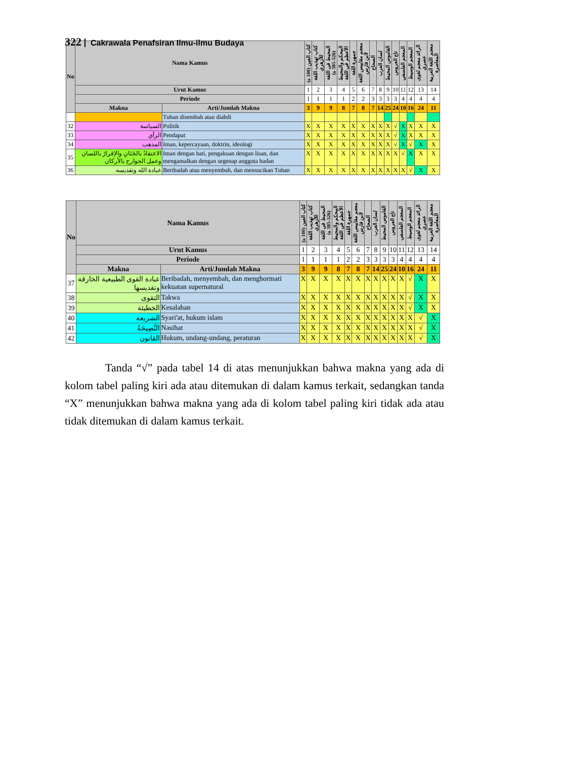322 Cakrawala Penafsiran Ilmu-ilmu Budaya
| No | Nama Kamus | | كتاب العين (100 ه) | كتاب تهذيب اللغة للأزهري | المحيط في اللغة (326-385 ه) | المحكم والمحيط الأعظم في اللغة | جمهرة اللغة | معجم مقاييس اللغة لابن فارس | الصحاح | لسان العرب | القاموس المحيط | تاج العروس | المعجم الفلسفي | المعجم الوسيط | الرائد معجم لغوى عصري | معجم اللغة العربية المعاصرة |
| --- | --- | --- | --- | --- | --- | --- | --- | --- | --- | --- | --- | --- | --- | --- | --- | --- |
| | Urut Kamus | | 1 | 2 | 3 | 4 | 5 | 6 | 7 | 8 | 9 | 10 | 11 | 12 | 13 | 14 |
| | Periode | | 1 | 1 | 1 | 1 | 2 | 2 | 3 | 3 | 3 | 3 | 4 | 4 | 4 | 4 |
| | Makna | Arti/Jumlah Makna | 3 | 9 | 9 | 8 | 7 | 8 | 7 | 14 | 25 | 24 | 10 | 16 | 24 | 11 |
| | | Tuhan disembah atau diabdi | | | | | | | | | | | | | | |
| 32 | السياسة | Politik | X | X | X | X | X | X | X | X | X | √ | X | X | X | X |
| 33 | الرأي | Pendapat | X | X | X | X | X | X | X | X | X | √ | X | X | X | X |
| 34 | المذهب | Iman, kepercayaan, doktrin, ideologi | X | X | X | X | X | X | X | X | X | √ | X | √ | X | X |
| 35 | الاعتقادُ بالجَنَانِ والإقرارُ باللسان وعمل الجوارح بالأركان | Iman dengan hati, pengakuan dengan lisan, dan mengamalkan dengan segenap anggota badan | X | X | X | X | X | X | X | X | X | X | √ | X | X | X |
| 36 | عبادة الله وتقديسه | Beribadah atau menyembah, dan mensucikan Tuhan | X | X | X | X | X | X | X | X | X | X | X | √ | X | X |
| No | Nama Kamus | | كتاب العين (100 ه) | كتاب تهذيب اللغة للأزهري | المحيط في اللغة (326-385 ه) | المحكم والمحيط الأعظم في اللغة | جمهرة اللغة | معجم مقاييس اللغة لابن فارس | الصحاح | لسان العرب | القاموس المحيط | تاج العروس | المعجم الفلسفي | المعجم الوسيط | الرائد معجم لغوى عصري | معجم اللغة العربية المعاصرة |
| --- | --- | --- | --- | --- | --- | --- | --- | --- | --- | --- | --- | --- | --- | --- | --- | --- |
| | Urut Kamus | | 1 | 2 | 3 | 4 | 5 | 6 | 7 | 8 | 9 | 10 | 11 | 12 | 13 | 14 |
| | Periode | | 1 | 1 | 1 | 1 | 2 | 2 | 3 | 3 | 3 | 3 | 4 | 4 | 4 | 4 |
| | Makna | Arti/Jumlah Makna | 3 | 9 | 9 | 8 | 7 | 8 | 7 | 14 | 25 | 24 | 10 | 16 | 24 | 11 |
| 37 | عبادة القوى الطبيعية الخارقة وتقديسها | Beribadah, menyembah, dan menghormati kekuatan supernatural | X | X | X | X | X | X | X | X | X | X | X | √ | X | X |
| 38 | التقوى | Takwa | X | X | X | X | X | X | X | X | X | X | X | √ | X | X |
| 39 | الخطيئة | Kesalahan | X | X | X | X | X | X | X | X | X | X | X | √ | X | X |
| 40 | الشريعة | Syari'at, hukum islam | X | X | X | X | X | X | X | X | X | X | X | X | √ | X |
| 41 | النَّصِيحَةُ | Nasihat | X | X | X | X | X | X | X | X | X | X | X | X | √ | X |
| 42 | القانون | Hukum, undang-undang, peraturan | X | X | X | X | X | X | X | X | X | X | X | X | √ | X |
Tanda “√” pada tabel 14 di atas menunjukkan bahwa makna yang ada di kolom tabel paling kiri ada atau ditemukan di dalam kamus terkait, sedangkan tanda “X” menunjukkan bahwa makna yang ada di kolom tabel paling kiri tidak ada atau tidak ditemukan di dalam kamus terkait.